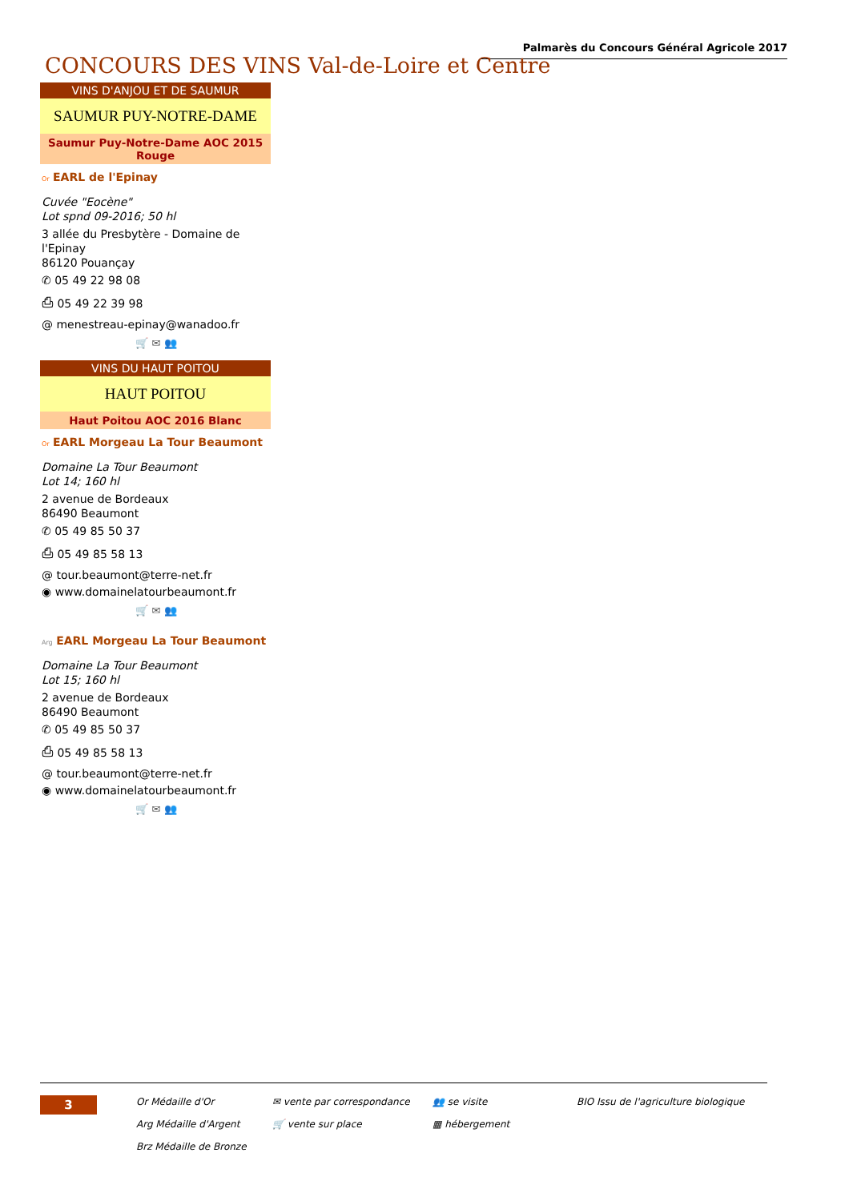Palmarès du Concours Général Agricole 2017
CONCOURS DES VINS Val-de-Loire et Centre
VINS D'ANJOU ET DE SAUMUR
SAUMUR PUY-NOTRE-DAME
Saumur Puy-Notre-Dame AOC 2015 Rouge
Or EARL de l'Epinay
Cuvée "Eocène"
Lot spnd 09-2016; 50 hl
3 allée du Presbytère - Domaine de l'Epinay
86120 Pouançay
✆ 05 49 22 98 08
⎙ 05 49 22 39 98
@ menestreau-epinay@wanadoo.fr
🛒 ✉ 👥
VINS DU HAUT POITOU
HAUT POITOU
Haut Poitou AOC 2016 Blanc
Or EARL Morgeau La Tour Beaumont
Domaine La Tour Beaumont
Lot 14; 160 hl
2 avenue de Bordeaux
86490 Beaumont
✆ 05 49 85 50 37
⎙ 05 49 85 58 13
@ tour.beaumont@terre-net.fr
◉ www.domainelatourbeaumont.fr
🛒 ✉ 👥
Arg EARL Morgeau La Tour Beaumont
Domaine La Tour Beaumont
Lot 15; 160 hl
2 avenue de Bordeaux
86490 Beaumont
✆ 05 49 85 50 37
⎙ 05 49 85 58 13
@ tour.beaumont@terre-net.fr
◉ www.domainelatourbeaumont.fr
🛒 ✉ 👥
3
Or Médaille d'Or
✉ vente par correspondance
👥 se visite
BIO Issu de l'agriculture biologique
Arg Médaille d'Argent
🛒 vente sur place
▦ hébergement
Brz Médaille de Bronze